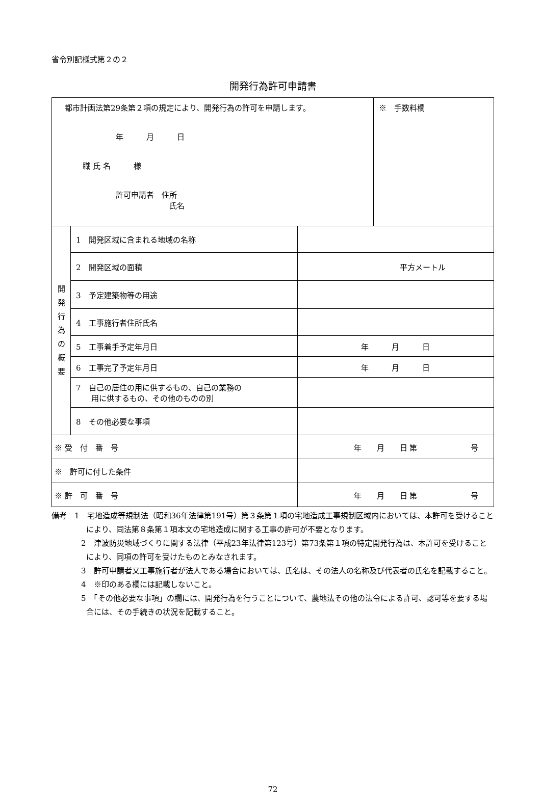省令別記様式第２の２
開発行為許可申請書
| 都市計画法第29条第２項の規定により、開発行為の許可を申請します。 年 月 日 職 氏 名 様 許可申請者 住所 氏名 | | | | ※ 手数料欄 |
| 開 発 行 為 の 概 要 | 1 開発区域に含まれる地域の名称 | | | |
| | 2 開発区域の面積 | | 平方メートル | |
| | 3 予定建築物等の用途 | | | |
| | 4 工事施行者住所氏名 | | | |
| | 5 工事着手予定年月日 | | 年 月 日 | |
| | 6 工事完了予定年月日 | | 年 月 日 | |
| | 7 自己の居住の用に供するもの、自己の業務の 用に供するもの、その他のものの別 | | | |
| | 8 その他必要な事項 | | | |
| ※ 受 付 番 号 | | 年 月 日 第 号 | | |
| ※ 許可に付した条件 | | | | |
| ※ 許 可 番 号 | | 年 月 日 第 号 | | |
備考　1　宅地造成等規制法（昭和36年法律第191号）第３条第１項の宅地造成工事規制区域内においては、本許可を受けることにより、同法第８条第１項本文の宅地造成に関する工事の許可が不要となります。
2　津波防災地域づくりに関する法律（平成23年法律第123号）第73条第１項の特定開発行為は、本許可を受けることにより、同項の許可を受けたものとみなされます。
3　許可申請者又工事施行者が法人である場合においては、氏名は、その法人の名称及び代表者の氏名を記載すること。
4　※印のある欄には記載しないこと。
5　「その他必要な事項」の欄には、開発行為を行うことについて、農地法その他の法令による許可、認可等を要する場合には、その手続きの状況を記載すること。
72